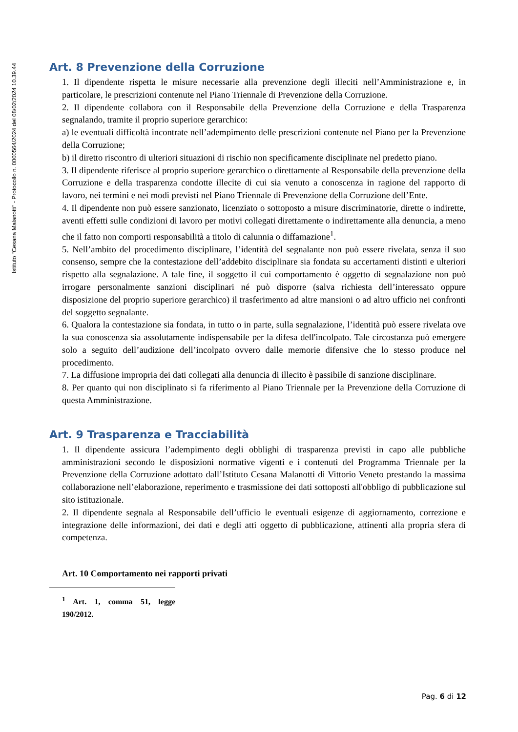Istituto "Cesana Malanotti" - Protocollo n. 0000564/2024 del 08/02/2024 10.39.44
Art. 8 Prevenzione della Corruzione
1. Il dipendente rispetta le misure necessarie alla prevenzione degli illeciti nell’Amministrazione e, in particolare, le prescrizioni contenute nel Piano Triennale di Prevenzione della Corruzione.
2. Il dipendente collabora con il Responsabile della Prevenzione della Corruzione e della Trasparenza segnalando, tramite il proprio superiore gerarchico:
a) le eventuali difficoltà incontrate nell’adempimento delle prescrizioni contenute nel Piano per la Prevenzione della Corruzione;
b) il diretto riscontro di ulteriori situazioni di rischio non specificamente disciplinate nel predetto piano.
3. Il dipendente riferisce al proprio superiore gerarchico o direttamente al Responsabile della prevenzione della Corruzione e della trasparenza condotte illecite di cui sia venuto a conoscenza in ragione del rapporto di lavoro, nei termini e nei modi previsti nel Piano Triennale di Prevenzione della Corruzione dell’Ente.
4. Il dipendente non può essere sanzionato, licenziato o sottoposto a misure discriminatorie, dirette o indirette, aventi effetti sulle condizioni di lavoro per motivi collegati direttamente o indirettamente alla denuncia, a meno che il fatto non comporti responsabilità a titolo di calunnia o diffamazione<sup>1</sup>.
5. Nell’ambito del procedimento disciplinare, l’identità del segnalante non può essere rivelata, senza il suo consenso, sempre che la contestazione dell’addebito disciplinare sia fondata su accertamenti distinti e ulteriori rispetto alla segnalazione. A tale fine, il soggetto il cui comportamento è oggetto di segnalazione non può irrogare personalmente sanzioni disciplinari né può disporre (salva richiesta dell’interessato oppure disposizione del proprio superiore gerarchico) il trasferimento ad altre mansioni o ad altro ufficio nei confronti del soggetto segnalante.
6. Qualora la contestazione sia fondata, in tutto o in parte, sulla segnalazione, l’identità può essere rivelata ove la sua conoscenza sia assolutamente indispensabile per la difesa dell'incolpato. Tale circostanza può emergere solo a seguito dell’audizione dell’incolpato ovvero dalle memorie difensive che lo stesso produce nel procedimento.
7. La diffusione impropria dei dati collegati alla denuncia di illecito è passibile di sanzione disciplinare.
8. Per quanto qui non disciplinato si fa riferimento al Piano Triennale per la Prevenzione della Corruzione di questa Amministrazione.
Art. 9 Trasparenza e Tracciabilità
1. Il dipendente assicura l’adempimento degli obblighi di trasparenza previsti in capo alle pubbliche amministrazioni secondo le disposizioni normative vigenti e i contenuti del Programma Triennale per la Prevenzione della Corruzione adottato dall’Istituto Cesana Malanotti di Vittorio Veneto prestando la massima collaborazione nell’elaborazione, reperimento e trasmissione dei dati sottoposti all'obbligo di pubblicazione sul sito istituzionale.
2. Il dipendente segnala al Responsabile dell’ufficio le eventuali esigenze di aggiornamento, correzione e integrazione delle informazioni, dei dati e degli atti oggetto di pubblicazione, attinenti alla propria sfera di competenza.
Art. 10 Comportamento nei rapporti privati
<sup>1</sup> Art. 1, comma 51, legge 190/2012.
Pag. 6 di 12